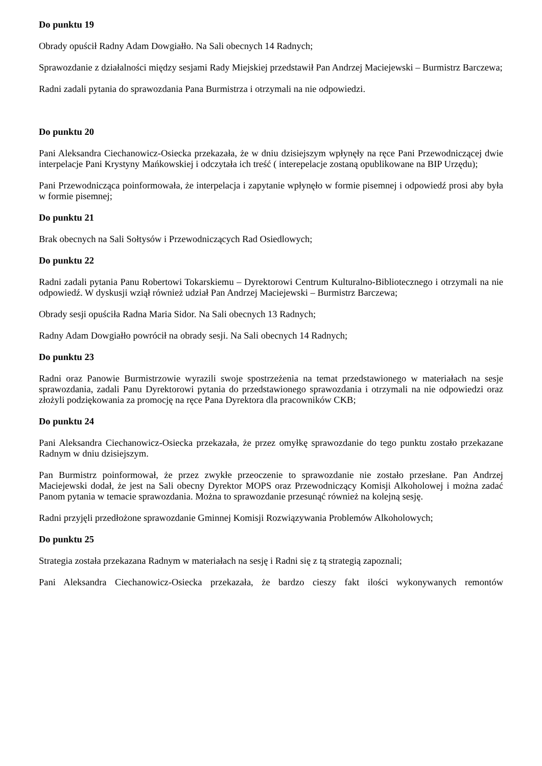Do punktu 19
Obrady opuścił Radny Adam Dowgiałło. Na Sali obecnych 14 Radnych;
Sprawozdanie z działalności między sesjami Rady Miejskiej przedstawił Pan Andrzej Maciejewski – Burmistrz Barczewa;
Radni zadali pytania do sprawozdania Pana Burmistrza i otrzymali na nie odpowiedzi.
Do punktu 20
Pani Aleksandra Ciechanowicz-Osiecka przekazała, że w dniu dzisiejszym wpłynęły na ręce Pani Przewodniczącej dwie interpelacje Pani Krystyny Mańkowskiej i odczytała ich treść ( interepelacje zostaną opublikowane na BIP Urzędu);
Pani Przewodnicząca poinformowała, że interpelacja i zapytanie wpłynęło w formie pisemnej i odpowiedź prosi aby była w formie pisemnej;
Do punktu 21
Brak obecnych na Sali Sołtysów i Przewodniczących Rad Osiedlowych;
Do punktu 22
Radni zadali pytania Panu Robertowi Tokarskiemu – Dyrektorowi Centrum Kulturalno-Bibliotecznego i otrzymali na nie odpowiedź. W dyskusji wziął również udział Pan Andrzej Maciejewski – Burmistrz Barczewa;
Obrady sesji opuściła Radna Maria Sidor. Na Sali obecnych 13 Radnych;
Radny Adam Dowgiałło powrócił na obrady sesji. Na Sali obecnych 14 Radnych;
Do punktu 23
Radni oraz Panowie Burmistrzowie wyrazili swoje spostrzeżenia na temat przedstawionego w materiałach na sesje sprawozdania, zadali Panu Dyrektorowi pytania do przedstawionego sprawozdania i otrzymali na nie odpowiedzi oraz złożyli podziękowania za promocję na ręce Pana Dyrektora dla pracowników CKB;
Do punktu 24
Pani Aleksandra Ciechanowicz-Osiecka przekazała, że przez omyłkę sprawozdanie do tego punktu zostało przekazane Radnym w dniu dzisiejszym.
Pan Burmistrz poinformował, że przez zwykłe przeoczenie to sprawozdanie nie zostało przesłane. Pan Andrzej Maciejewski dodał, że jest na Sali obecny Dyrektor MOPS oraz Przewodniczący Komisji Alkoholowej i można zadać Panom pytania w temacie sprawozdania. Można to sprawozdanie przesunąć również na kolejną sesję.
Radni przyjęli przedłożone sprawozdanie Gminnej Komisji Rozwiązywania Problemów Alkoholowych;
Do punktu 25
Strategia została przekazana Radnym w materiałach na sesję i Radni się z tą strategią zapoznali;
Pani Aleksandra Ciechanowicz-Osiecka przekazała, że bardzo cieszy fakt ilości wykonywanych remontów